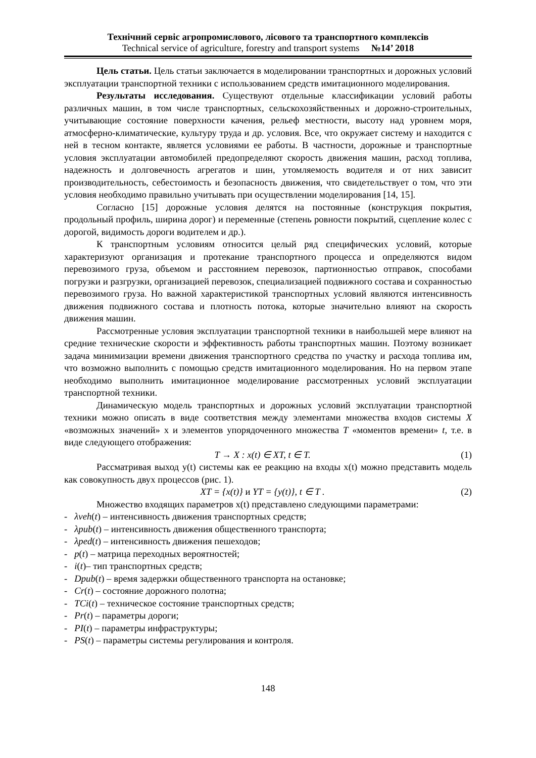Технічний сервіс агропромислового, лісового та транспортного комплексів
Technical service of agriculture, forestry and transport systems №14’ 2018
Цель статьи. Цель статьи заключается в моделировании транспортных и дорожных условий эксплуатации транспортной техники с использованием средств имитационного моделирования.
Результаты исследования. Существуют отдельные классификации условий работы различных машин, в том числе транспортных, сельскохозяйственных и дорожно-строительных, учитывающие состояние поверхности качения, рельеф местности, высоту над уровнем моря, атмосферно-климатические, культуру труда и др. условия. Все, что окружает систему и находится с ней в тесном контакте, является условиями ее работы. В частности, дорожные и транспортные условия эксплуатации автомобилей предопределяют скорость движения машин, расход топлива, надежность и долговечность агрегатов и шин, утомляемость водителя и от них зависит производительность, себестоимость и безопасность движения, что свидетельствует о том, что эти условия необходимо правильно учитывать при осуществлении моделирования [14, 15].
Согласно [15] дорожные условия делятся на постоянные (конструкция покрытия, продольный профиль, ширина дорог) и переменные (степень ровности покрытий, сцепление колес с дорогой, видимость дороги водителем и др.).
К транспортным условиям относится целый ряд специфических условий, которые характеризуют организация и протекание транспортного процесса и определяются видом перевозимого груза, объемом и расстоянием перевозок, партионностью отправок, способами погрузки и разгрузки, организацией перевозок, специализацией подвижного состава и сохранностью перевозимого груза. Но важной характеристикой транспортных условий являются интенсивность движения подвижного состава и плотность потока, которые значительно влияют на скорость движения машин.
Рассмотренные условия эксплуатации транспортной техники в наибольшей мере влияют на средние технические скорости и эффективность работы транспортных машин. Поэтому возникает задача минимизации времени движения транспортного средства по участку и расхода топлива им, что возможно выполнить с помощью средств имитационного моделирования. Но на первом этапе необходимо выполнить имитационное моделирование рассмотренных условий эксплуатации транспортной техники.
Динамическую модель транспортных и дорожных условий эксплуатации транспортной техники можно описать в виде соответствия между элементами множества входов системы X «возможных значений» x и элементов упорядоченного множества T «моментов времени» t, т.е. в виде следующего отображения:
T → X : x(t) ∈ XT, t ∈ T. (1)
Рассматривая выход y(t) системы как ее реакцию на входы x(t) можно представить модель как совокупность двух процессов (рис. 1).
XT = {x(t)} и YT = {y(t)}, t ∈ T . (2)
Множество входящих параметров x(t) представлено следующими параметрами:
- λveh(t) – интенсивность движения транспортных средств;
- λpub(t) – интенсивность движения общественного транспорта;
- λped(t) – интенсивность движения пешеходов;
- p(t) – матрица переходных вероятностей;
- i(t)– тип транспортных средств;
- Dpub(t) – время задержки общественного транспорта на остановке;
- Cr(t) – состояние дорожного полотна;
- TCi(t) – техническое состояние транспортных средств;
- Pr(t) – параметры дороги;
- PI(t) – параметры инфраструктуры;
- PS(t) – параметры системы регулирования и контроля.
148